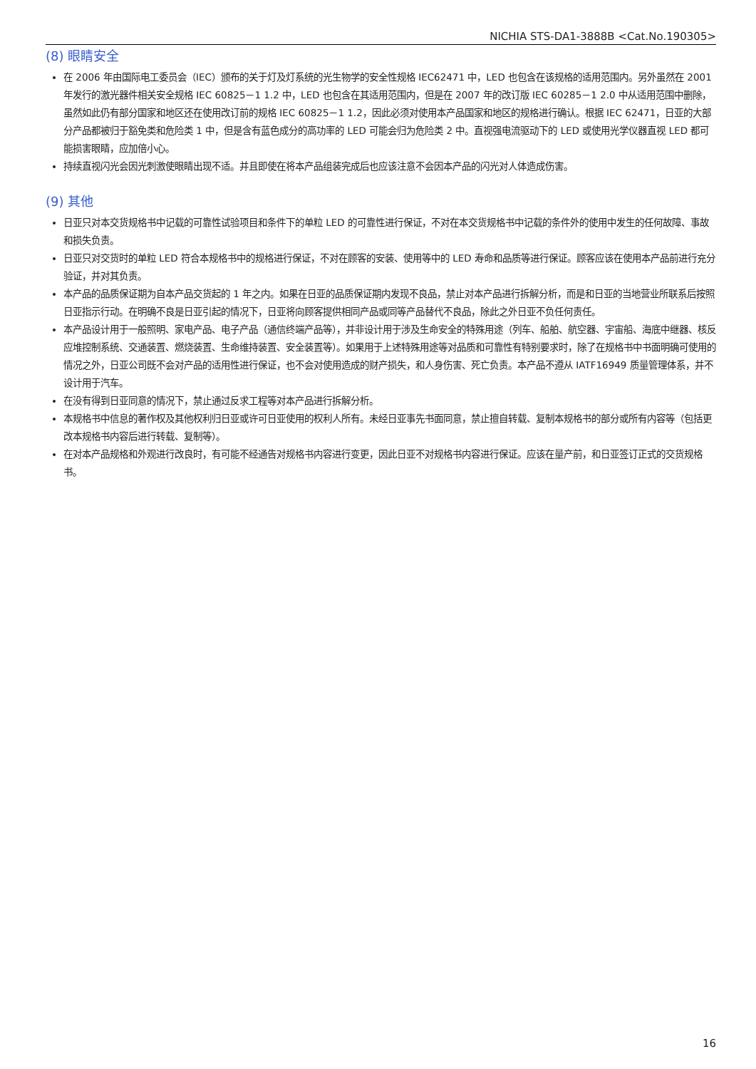NICHIA STS-DA1-3888B <Cat.No.190305>
(8) 眼睛安全
在 2006 年由国际电工委员会（IEC）颁布的关于灯及灯系统的光生物学的安全性规格 IEC62471 中，LED 也包含在该规格的适用范围内。另外虽然在 2001 年发行的激光器件相关安全规格 IEC 60825－1 1.2 中，LED 也包含在其适用范围内，但是在 2007 年的改订版 IEC 60285－1 2.0 中从适用范围中删除，虽然如此仍有部分国家和地区还在使用改订前的规格 IEC 60825－1 1.2，因此必须对使用本产品国家和地区的规格进行确认。根据 IEC 62471，日亚的大部分产品都被归于豁免类和危险类 1 中，但是含有蓝色成分的高功率的 LED 可能会归为危险类 2 中。直视强电流驱动下的 LED 或使用光学仪器直视 LED 都可能损害眼睛，应加倍小心。
持续直视闪光会因光刺激使眼睛出现不适。并且即使在将本产品组装完成后也应该注意不会因本产品的闪光对人体造成伤害。
(9) 其他
日亚只对本交货规格书中记载的可靠性试验项目和条件下的单粒 LED 的可靠性进行保证，不对在本交货规格书中记载的条件外的使用中发生的任何故障、事故和损失负责。
日亚只对交货时的单粒 LED 符合本规格书中的规格进行保证，不对在顾客的安装、使用等中的 LED 寿命和品质等进行保证。顾客应该在使用本产品前进行充分验证，并对其负责。
本产品的品质保证期为自本产品交货起的 1 年之内。如果在日亚的品质保证期内发现不良品，禁止对本产品进行拆解分析，而是和日亚的当地营业所联系后按照日亚指示行动。在明确不良是日亚引起的情况下，日亚将向顾客提供相同产品或同等产品替代不良品，除此之外日亚不负任何责任。
本产品设计用于一般照明、家电产品、电子产品（通信终端产品等），并非设计用于涉及生命安全的特殊用途（列车、船舶、航空器、宇宙船、海底中继器、核反应堆控制系统、交通装置、燃烧装置、生命维持装置、安全装置等）。如果用于上述特殊用途等对品质和可靠性有特别要求时，除了在规格书中书面明确可使用的情况之外，日亚公司既不会对产品的适用性进行保证，也不会对使用造成的财产损失，和人身伤害、死亡负责。本产品不遵从 IATF16949 质量管理体系，并不设计用于汽车。
在没有得到日亚同意的情况下，禁止通过反求工程等对本产品进行拆解分析。
本规格书中信息的著作权及其他权利归日亚或许可日亚使用的权利人所有。未经日亚事先书面同意，禁止擅自转载、复制本规格书的部分或所有内容等（包括更改本规格书内容后进行转载、复制等）。
在对本产品规格和外观进行改良时，有可能不经通告对规格书内容进行变更，因此日亚不对规格书内容进行保证。应该在量产前，和日亚签订正式的交货规格书。
16